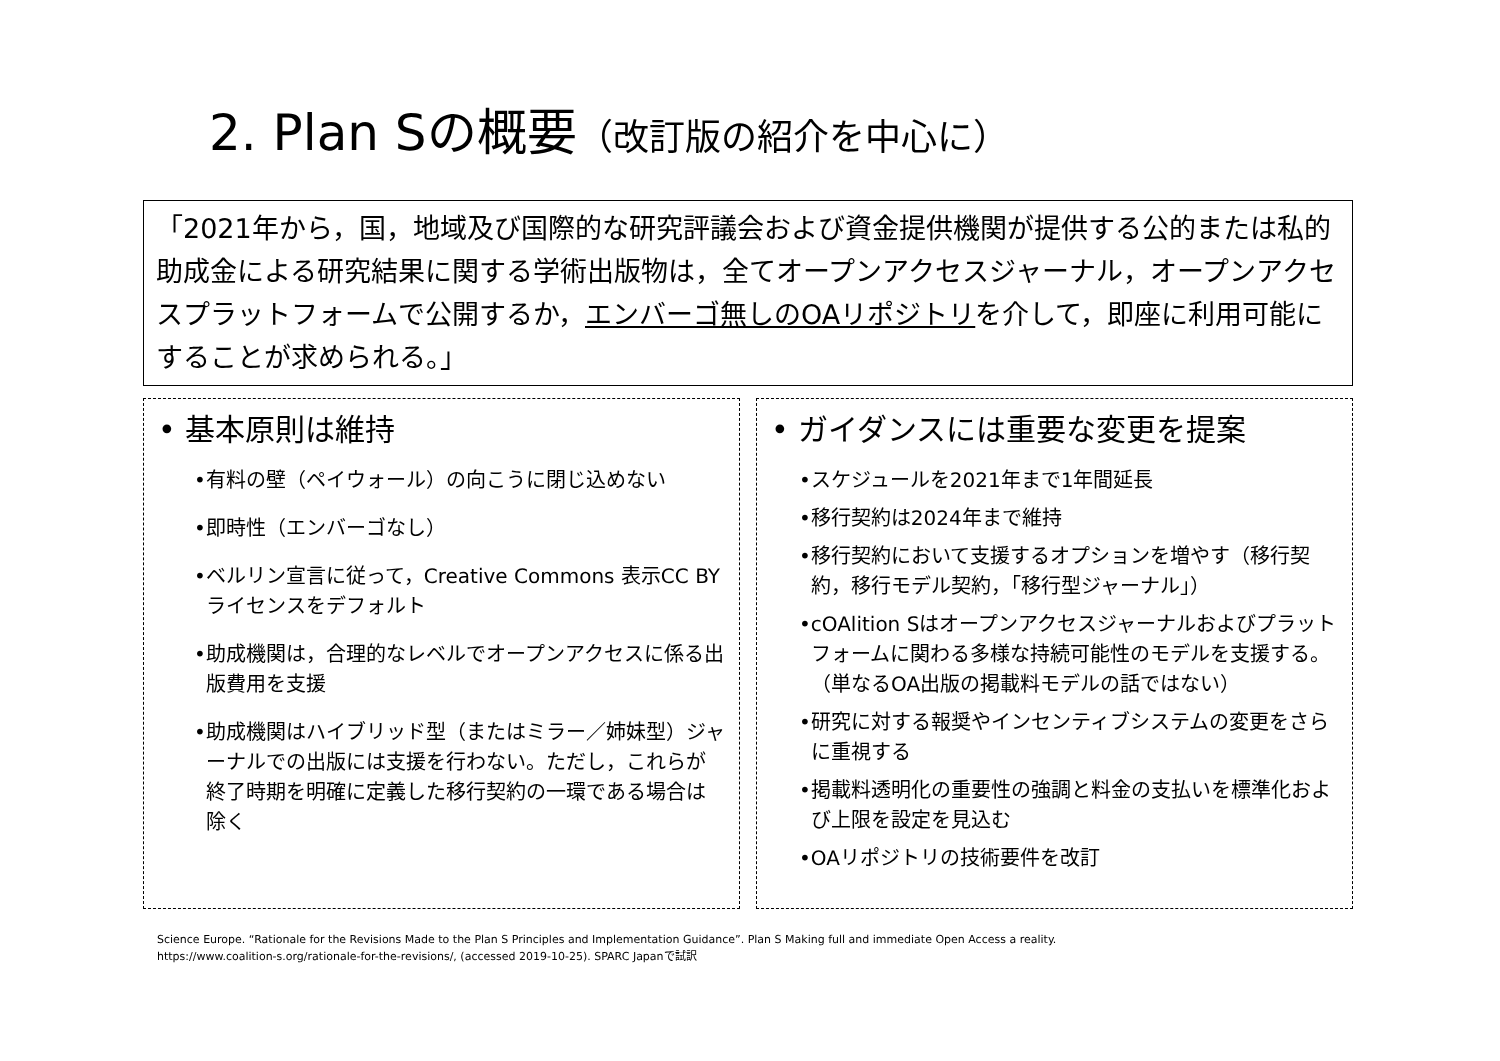2. Plan Sの概要（改訂版の紹介を中心に）
「2021年から，国，地域及び国際的な研究評議会および資金提供機関が提供する公的または私的助成金による研究結果に関する学術出版物は，全てオープンアクセスジャーナル，オープンアクセスプラットフォームで公開するか，エンバーゴ無しのOAリポジトリを介して，即座に利用可能にすることが求められる。」
• 基本原則は維持
•有料の壁（ペイウォール）の向こうに閉じ込めない
•即時性（エンバーゴなし）
•ベルリン宣言に従って，Creative Commons 表示CC BYライセンスをデフォルト
•助成機関は，合理的なレベルでオープンアクセスに係る出版費用を支援
•助成機関はハイブリッド型（またはミラー／姉妹型）ジャーナルでの出版には支援を行わない。ただし，これらが終了時期を明確に定義した移行契約の一環である場合は除く
• ガイダンスには重要な変更を提案
•スケジュールを2021年まで1年間延長
•移行契約は2024年まで維持
•移行契約において支援するオプションを増やす（移行契約，移行モデル契約，「移行型ジャーナル」）
•cOAlition Sはオープンアクセスジャーナルおよびプラットフォームに関わる多様な持続可能性のモデルを支援する。（単なるOA出版の掲載料モデルの話ではない）
•研究に対する報奨やインセンティブシステムの変更をさらに重視する
•掲載料透明化の重要性の強調と料金の支払いを標準化および上限を設定を見込む
•OAリポジトリの技術要件を改訂
Science Europe. “Rationale for the Revisions Made to the Plan S Principles and Implementation Guidance”. Plan S Making full and immediate Open Access a reality.
https://www.coalition-s.org/rationale-for-the-revisions/, (accessed 2019-10-25). SPARC Japanで試訳